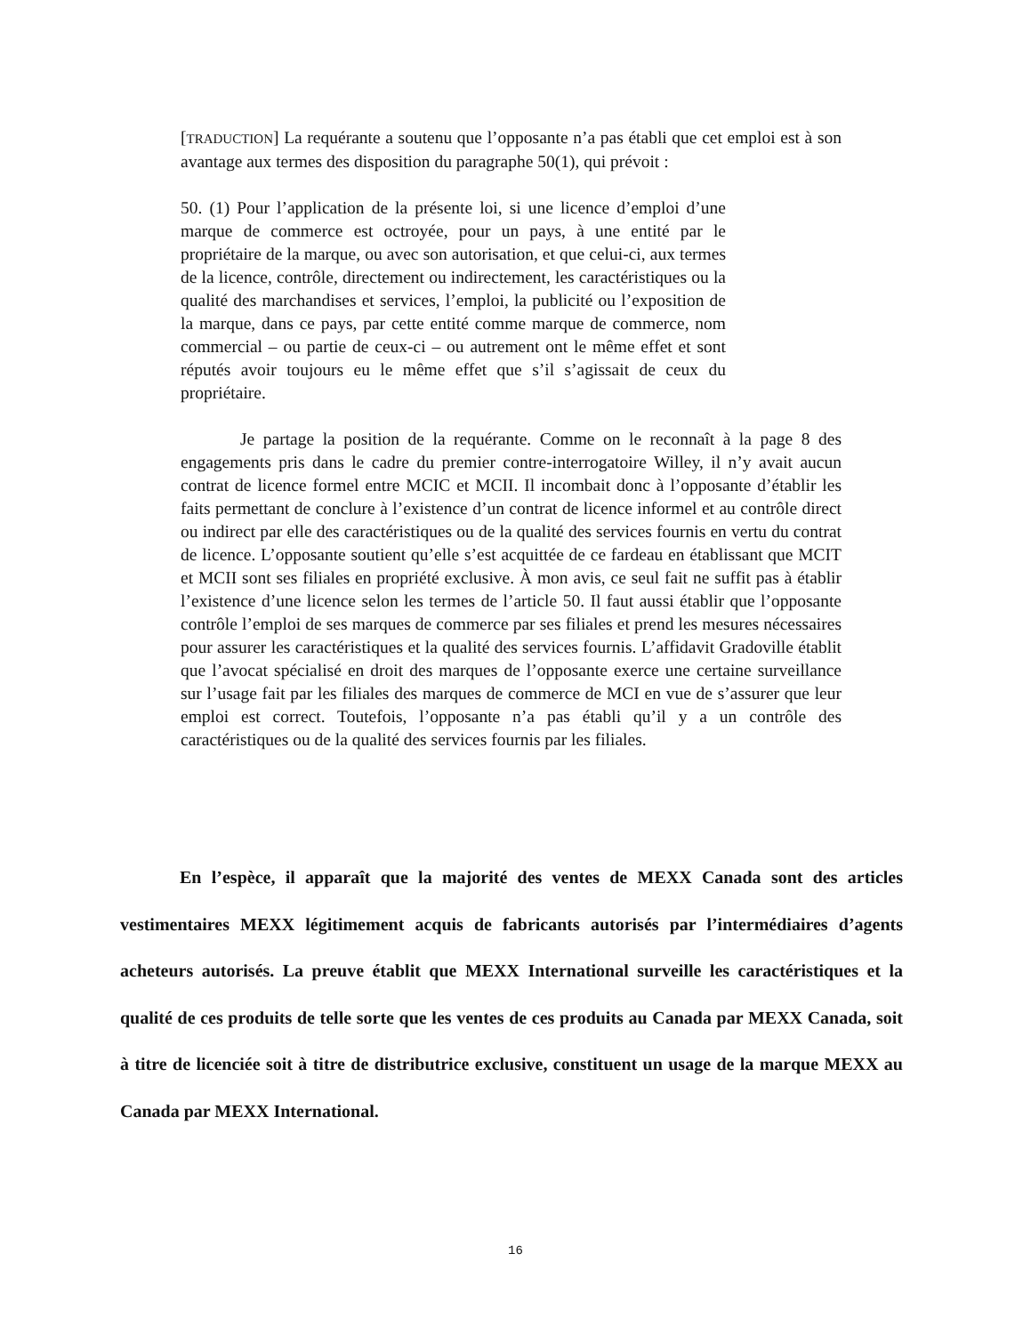[TRADUCTION] La requérante a soutenu que l’opposante n’a pas établi que cet emploi est à son avantage aux termes des disposition du paragraphe 50(1), qui prévoit :
50. (1) Pour l’application de la présente loi, si une licence d’emploi d’une marque de commerce est octroyée, pour un pays, à une entité par le propriétaire de la marque, ou avec son autorisation, et que celui-ci, aux termes de la licence, contrôle, directement ou indirectement, les caractéristiques ou la qualité des marchandises et services, l’emploi, la publicité ou l’exposition de la marque, dans ce pays, par cette entité comme marque de commerce, nom commercial – ou partie de ceux-ci – ou autrement ont le même effet et sont réputés avoir toujours eu le même effet que s’il s’agissait de ceux du propriétaire.
Je partage la position de la requérante. Comme on le reconnaît à la page 8 des engagements pris dans le cadre du premier contre-interrogatoire Willey, il n’y avait aucun contrat de licence formel entre MCIC et MCII. Il incombait donc à l’opposante d’établir les faits permettant de conclure à l’existence d’un contrat de licence informel et au contrôle direct ou indirect par elle des caractéristiques ou de la qualité des services fournis en vertu du contrat de licence. L’opposante soutient qu’elle s’est acquittée de ce fardeau en établissant que MCIT et MCII sont ses filiales en propriété exclusive. À mon avis, ce seul fait ne suffit pas à établir l’existence d’une licence selon les termes de l’article 50. Il faut aussi établir que l’opposante contrôle l’emploi de ses marques de commerce par ses filiales et prend les mesures nécessaires pour assurer les caractéristiques et la qualité des services fournis. L’affidavit Gradoville établit que l’avocat spécialisé en droit des marques de l’opposante exerce une certaine surveillance sur l’usage fait par les filiales des marques de commerce de MCI en vue de s’assurer que leur emploi est correct. Toutefois, l’opposante n’a pas établi qu’il y a un contrôle des caractéristiques ou de la qualité des services fournis par les filiales.
En l’espèce, il apparaît que la majorité des ventes de MEXX Canada sont des articles vestimentaires MEXX légitimement acquis de fabricants autorisés par l’intermédiaires d’agents acheteurs autorisés. La preuve établit que MEXX International surveille les caractéristiques et la qualité de ces produits de telle sorte que les ventes de ces produits au Canada par MEXX Canada, soit à titre de licenciée soit à titre de distributrice exclusive, constituent un usage de la marque MEXX au Canada par MEXX International.
16